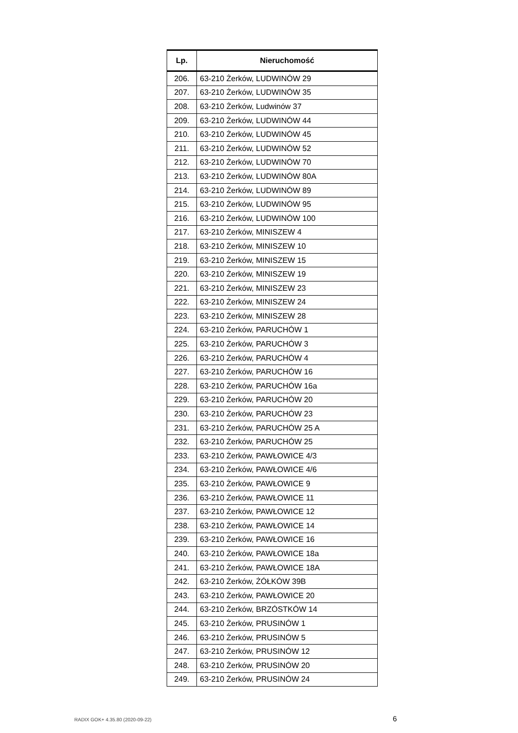| Lp. | Nieruchomość |
| --- | --- |
| 206. | 63-210 Żerków, LUDWINÓW 29 |
| 207. | 63-210 Żerków, LUDWINÓW 35 |
| 208. | 63-210 Żerków, Ludwinów 37 |
| 209. | 63-210 Żerków, LUDWINÓW 44 |
| 210. | 63-210 Żerków, LUDWINÓW 45 |
| 211. | 63-210 Żerków, LUDWINÓW 52 |
| 212. | 63-210 Żerków, LUDWINÓW 70 |
| 213. | 63-210 Żerków, LUDWINÓW 80A |
| 214. | 63-210 Żerków, LUDWINÓW 89 |
| 215. | 63-210 Żerków, LUDWINÓW 95 |
| 216. | 63-210 Żerków, LUDWINÓW 100 |
| 217. | 63-210 Żerków, MINISZEW 4 |
| 218. | 63-210 Żerków, MINISZEW 10 |
| 219. | 63-210 Żerków, MINISZEW 15 |
| 220. | 63-210 Żerków, MINISZEW 19 |
| 221. | 63-210 Żerków, MINISZEW 23 |
| 222. | 63-210 Żerków, MINISZEW 24 |
| 223. | 63-210 Żerków, MINISZEW 28 |
| 224. | 63-210 Żerków, PARUCHÓW 1 |
| 225. | 63-210 Żerków, PARUCHÓW 3 |
| 226. | 63-210 Żerków, PARUCHÓW 4 |
| 227. | 63-210 Żerków, PARUCHÓW 16 |
| 228. | 63-210 Żerków, PARUCHÓW 16a |
| 229. | 63-210 Żerków, PARUCHÓW 20 |
| 230. | 63-210 Żerków, PARUCHÓW 23 |
| 231. | 63-210 Żerków, PARUCHÓW 25 A |
| 232. | 63-210 Żerków, PARUCHÓW 25 |
| 233. | 63-210 Żerków, PAWŁOWICE 4/3 |
| 234. | 63-210 Żerków, PAWŁOWICE 4/6 |
| 235. | 63-210 Żerków, PAWŁOWICE 9 |
| 236. | 63-210 Żerków, PAWŁOWICE 11 |
| 237. | 63-210 Żerków, PAWŁOWICE 12 |
| 238. | 63-210 Żerków, PAWŁOWICE 14 |
| 239. | 63-210 Żerków, PAWŁOWICE 16 |
| 240. | 63-210 Żerków, PAWŁOWICE 18a |
| 241. | 63-210 Żerków, PAWŁOWICE 18A |
| 242. | 63-210 Żerków, ŻÓŁKÓW 39B |
| 243. | 63-210 Żerków, PAWŁOWICE 20 |
| 244. | 63-210 Żerków, BRZÓSTKÓW 14 |
| 245. | 63-210 Żerków, PRUSINÓW 1 |
| 246. | 63-210 Żerków, PRUSINÓW 5 |
| 247. | 63-210 Żerków, PRUSINÓW 12 |
| 248. | 63-210 Żerków, PRUSINÓW 20 |
| 249. | 63-210 Żerków, PRUSINÓW 24 |
RADIX GOK+ 4.35.80 (2020-09-22) 6